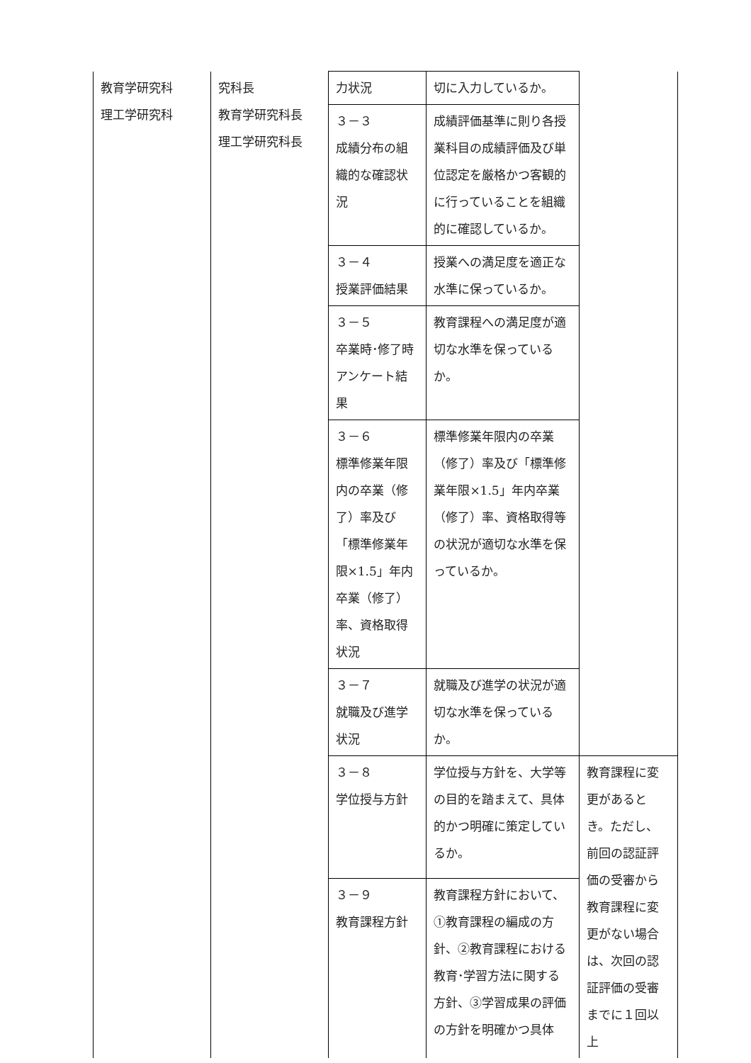| 教育学研究科 理工学研究科 | 究科長 教育学研究科長 理工学研究科長 | 力状況 | 切に入力しているか。 | |
| | | ３－３ 成績分布の組織的な確認状況 | 成績評価基準に則り各授業科目の成績評価及び単位認定を厳格かつ客観的に行っていることを組織的に確認しているか。 | |
| | | ３－４ 授業評価結果 | 授業への満足度を適正な水準に保っているか。 | |
| | | ３－５ 卒業時･修了時アンケート結果 | 教育課程への満足度が適切な水準を保っているか。 | |
| | | ３－６ 標準修業年限内の卒業（修了）率及び「標準修業年限×1.5」年内卒業（修了）率、資格取得状況 | 標準修業年限内の卒業（修了）率及び「標準修業年限×1.5」年内卒業（修了）率、資格取得等の状況が適切な水準を保っているか。 | |
| | | ３－７ 就職及び進学状況 | 就職及び進学の状況が適切な水準を保っているか。 | |
| | | ３－８ 学位授与方針 | 学位授与方針を、大学等の目的を踏まえて、具体的かつ明確に策定しているか。 | 教育課程に変更があるとき。ただし、前回の認証評価の受審から教育課程に変更がない場合は、次回の認証評価の受審までに１回以上 |
| | | ３－９ 教育課程方針 | 教育課程方針において、①教育課程の編成の方針、②教育課程における教育･学習方法に関する方針、③学習成果の評価の方針を明確かつ具体 | |